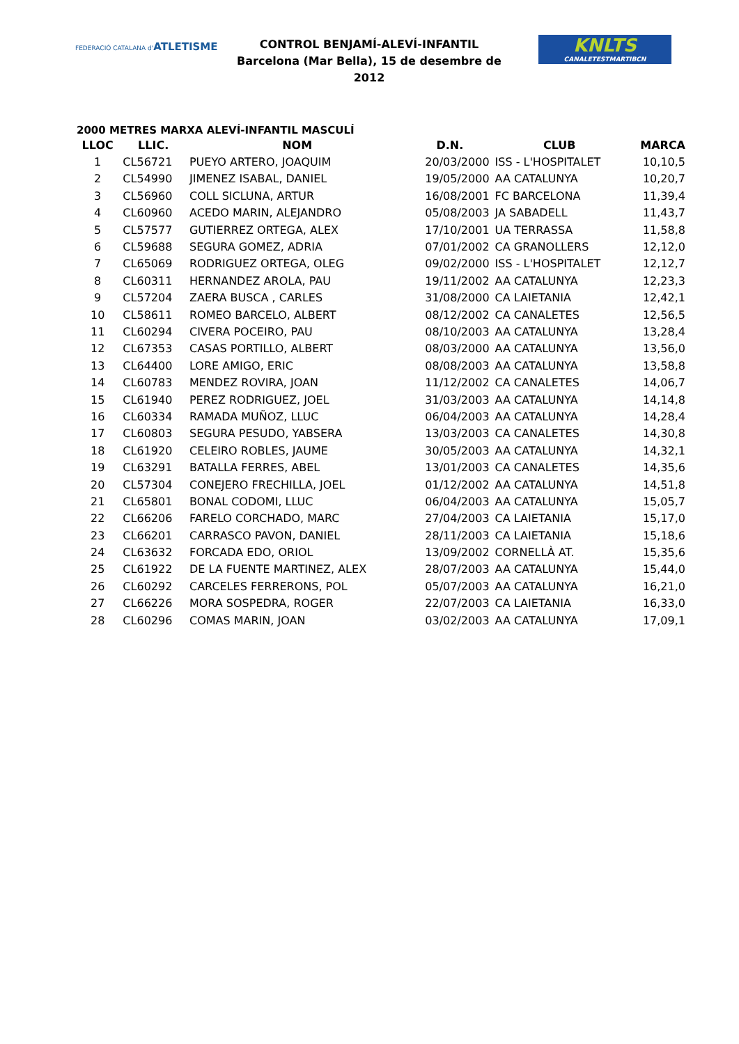FEDERACIÓ CATALANA d'ATLETISME
CONTROL BENJAMÍ-ALEVÍ-INFANTIL
Barcelona (Mar Bella), 15 de desembre de 2012
KNLTS
CANALETESTMARTIBCN
2000 METRES MARXA ALEVÍ-INFANTIL MASCULÍ
| LLOC | LLIC. | NOM | D.N. | CLUB | MARCA |
| --- | --- | --- | --- | --- | --- |
| 1 | CL56721 | PUEYO ARTERO, JOAQUIM | 20/03/2000 | ISS - L'HOSPITALET | 10,10,5 |
| 2 | CL54990 | JIMENEZ ISABAL, DANIEL | 19/05/2000 | AA CATALUNYA | 10,20,7 |
| 3 | CL56960 | COLL SICLUNA, ARTUR | 16/08/2001 | FC BARCELONA | 11,39,4 |
| 4 | CL60960 | ACEDO MARIN, ALEJANDRO | 05/08/2003 | JA SABADELL | 11,43,7 |
| 5 | CL57577 | GUTIERREZ ORTEGA, ALEX | 17/10/2001 | UA TERRASSA | 11,58,8 |
| 6 | CL59688 | SEGURA GOMEZ, ADRIA | 07/01/2002 | CA GRANOLLERS | 12,12,0 |
| 7 | CL65069 | RODRIGUEZ ORTEGA, OLEG | 09/02/2000 | ISS - L'HOSPITALET | 12,12,7 |
| 8 | CL60311 | HERNANDEZ AROLA, PAU | 19/11/2002 | AA CATALUNYA | 12,23,3 |
| 9 | CL57204 | ZAERA BUSCA , CARLES | 31/08/2000 | CA LAIETANIA | 12,42,1 |
| 10 | CL58611 | ROMEO BARCELO, ALBERT | 08/12/2002 | CA CANALETES | 12,56,5 |
| 11 | CL60294 | CIVERA POCEIRO, PAU | 08/10/2003 | AA CATALUNYA | 13,28,4 |
| 12 | CL67353 | CASAS PORTILLO, ALBERT | 08/03/2000 | AA CATALUNYA | 13,56,0 |
| 13 | CL64400 | LORE AMIGO, ERIC | 08/08/2003 | AA CATALUNYA | 13,58,8 |
| 14 | CL60783 | MENDEZ ROVIRA, JOAN | 11/12/2002 | CA CANALETES | 14,06,7 |
| 15 | CL61940 | PEREZ RODRIGUEZ, JOEL | 31/03/2003 | AA CATALUNYA | 14,14,8 |
| 16 | CL60334 | RAMADA MUÑOZ, LLUC | 06/04/2003 | AA CATALUNYA | 14,28,4 |
| 17 | CL60803 | SEGURA PESUDO, YABSERA | 13/03/2003 | CA CANALETES | 14,30,8 |
| 18 | CL61920 | CELEIRO ROBLES, JAUME | 30/05/2003 | AA CATALUNYA | 14,32,1 |
| 19 | CL63291 | BATALLA FERRES, ABEL | 13/01/2003 | CA CANALETES | 14,35,6 |
| 20 | CL57304 | CONEJERO FRECHILLA, JOEL | 01/12/2002 | AA CATALUNYA | 14,51,8 |
| 21 | CL65801 | BONAL CODOMI, LLUC | 06/04/2003 | AA CATALUNYA | 15,05,7 |
| 22 | CL66206 | FARELO CORCHADO, MARC | 27/04/2003 | CA LAIETANIA | 15,17,0 |
| 23 | CL66201 | CARRASCO PAVON, DANIEL | 28/11/2003 | CA LAIETANIA | 15,18,6 |
| 24 | CL63632 | FORCADA EDO, ORIOL | 13/09/2002 | CORNELLÀ AT. | 15,35,6 |
| 25 | CL61922 | DE LA FUENTE MARTINEZ, ALEX | 28/07/2003 | AA CATALUNYA | 15,44,0 |
| 26 | CL60292 | CARCELES FERRERONS, POL | 05/07/2003 | AA CATALUNYA | 16,21,0 |
| 27 | CL66226 | MORA SOSPEDRA, ROGER | 22/07/2003 | CA LAIETANIA | 16,33,0 |
| 28 | CL60296 | COMAS MARIN, JOAN | 03/02/2003 | AA CATALUNYA | 17,09,1 |